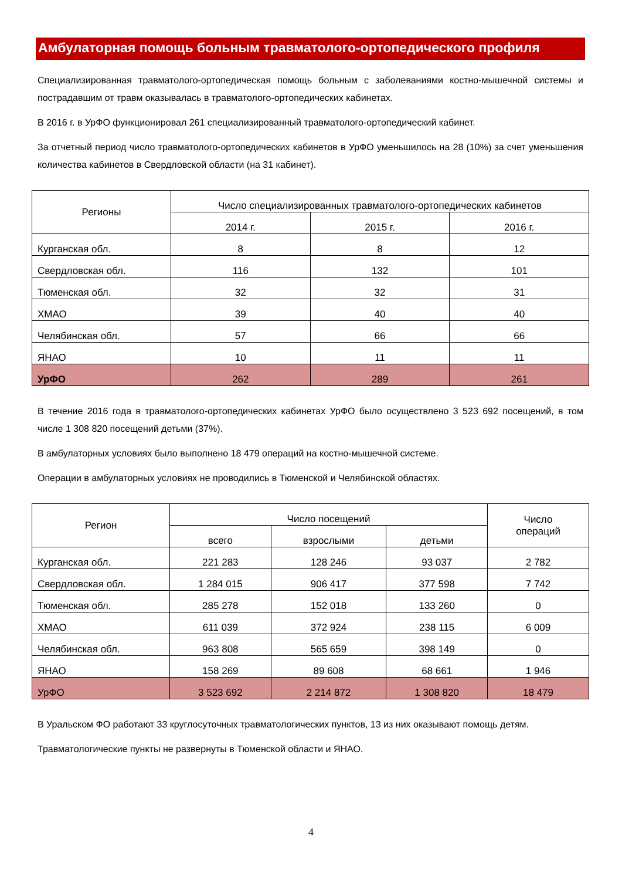Амбулаторная помощь больным травматолого-ортопедического профиля
Специализированная травматолого-ортопедическая помощь больным с заболеваниями костно-мышечной системы и пострадавшим от травм оказывалась в травматолого-ортопедических кабинетах.
В 2016 г. в УрФО функционировал 261 специализированный травматолого-ортопедический кабинет.
За отчетный период число травматолого-ортопедических кабинетов в УрФО уменьшилось на 28 (10%) за счет уменьшения количества кабинетов в Свердловской области (на 31 кабинет).
| Регионы | Число специализированных травматолого-ортопедических кабинетов | | |
| --- | --- | --- | --- |
| | 2014 г. | 2015 г. | 2016 г. |
| Курганская обл. | 8 | 8 | 12 |
| Свердловская обл. | 116 | 132 | 101 |
| Тюменская обл. | 32 | 32 | 31 |
| ХМАО | 39 | 40 | 40 |
| Челябинская обл. | 57 | 66 | 66 |
| ЯНАО | 10 | 11 | 11 |
| УрФО | 262 | 289 | 261 |
В течение 2016 года в травматолого-ортопедических кабинетах УрФО было осуществлено 3 523 692 посещений, в том числе 1 308 820 посещений детьми (37%).
В амбулаторных условиях было выполнено 18 479 операций на костно-мышечной системе.
Операции в амбулаторных условиях не проводились в Тюменской и Челябинской областях.
| Регион | Число посещений | | | Число операций |
| --- | --- | --- | --- | --- |
| | всего | взрослыми | детьми | |
| Курганская обл. | 221 283 | 128 246 | 93 037 | 2 782 |
| Свердловская обл. | 1 284 015 | 906 417 | 377 598 | 7 742 |
| Тюменская обл. | 285 278 | 152 018 | 133 260 | 0 |
| ХМАО | 611 039 | 372 924 | 238 115 | 6 009 |
| Челябинская обл. | 963 808 | 565 659 | 398 149 | 0 |
| ЯНАО | 158 269 | 89 608 | 68 661 | 1 946 |
| УрФО | 3 523 692 | 2 214 872 | 1 308 820 | 18 479 |
В Уральском ФО работают 33 круглосуточных травматологических пунктов, 13 из них оказывают помощь детям.
Травматологические пункты не развернуты в Тюменской области и ЯНАО.
4